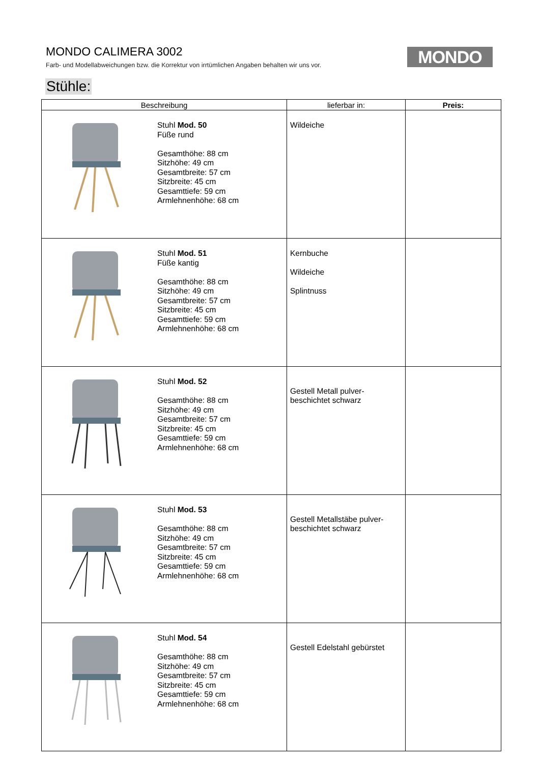MONDO CALIMERA 3002
Farb- und Modellabweichungen bzw. die Korrektur von irrtümlichen Angaben behalten wir uns vor.
MONDO
Stühle:
| Beschreibung | | lieferbar in: | Preis: |
| --- | --- | --- | --- |
| | Stuhl Mod. 50 Füße rund Gesamthöhe: 88 cm Sitzhöhe: 49 cm Gesamtbreite: 57 cm Sitzbreite: 45 cm Gesamttiefe: 59 cm Armlehnenhöhe: 68 cm | Wildeiche | |
| | Stuhl Mod. 51 Füße kantig Gesamthöhe: 88 cm Sitzhöhe: 49 cm Gesamtbreite: 57 cm Sitzbreite: 45 cm Gesamttiefe: 59 cm Armlehnenhöhe: 68 cm | Kernbuche Wildeiche Splintnuss | |
| | Stuhl Mod. 52 Gesamthöhe: 88 cm Sitzhöhe: 49 cm Gesamtbreite: 57 cm Sitzbreite: 45 cm Gesamttiefe: 59 cm Armlehnenhöhe: 68 cm | Gestell Metall pulver- beschichtet schwarz | |
| | Stuhl Mod. 53 Gesamthöhe: 88 cm Sitzhöhe: 49 cm Gesamtbreite: 57 cm Sitzbreite: 45 cm Gesamttiefe: 59 cm Armlehnenhöhe: 68 cm | Gestell Metallstäbe pulver- beschichtet schwarz | |
| | Stuhl Mod. 54 Gesamthöhe: 88 cm Sitzhöhe: 49 cm Gesamtbreite: 57 cm Sitzbreite: 45 cm Gesamttiefe: 59 cm Armlehnenhöhe: 68 cm | Gestell Edelstahl gebürstet | |